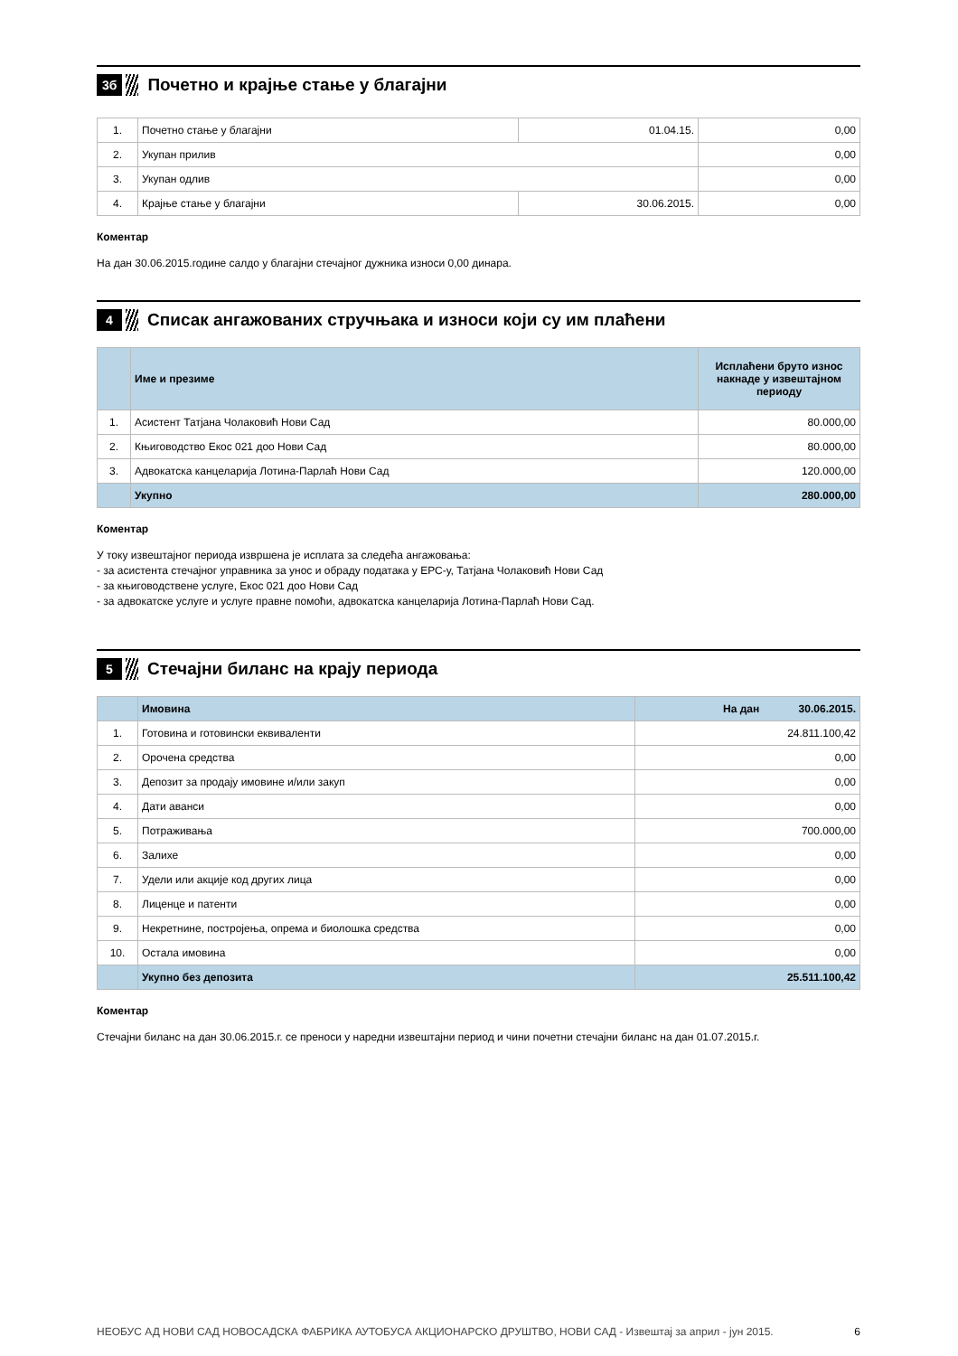3б Почетно и крајње стање у благајни
| 1. | Почетно стање у благајни | 01.04.15. | 0,00 |
| 2. | Укупан прилив | | 0,00 |
| 3. | Укупан одлив | | 0,00 |
| 4. | Крајње стање у благајни | 30.06.2015. | 0,00 |
Коментар
На дан 30.06.2015.године салдо у благајни стечајног дужника износи 0,00 динара.
4 Списак ангажованих стручњака и износи који су им плаћени
| | Име и презиме | Исплаћени бруто износ накнаде у извештајном периоду |
| 1. | Асистент Татјана Чолаковић Нови Сад | 80.000,00 |
| 2. | Књиговодство Екос 021 доо Нови Сад | 80.000,00 |
| 3. | Адвокатска канцеларија Лотина-Парлаћ Нови Сад | 120.000,00 |
| | Укупно | 280.000,00 |
Коментар
У току извештајног периода извршена је исплата за следећа ангажовања:
- за асистента стечајног управника за унос и обраду података у ЕРС-у, Татјана Чолаковић Нови Сад
- за књиговодствене услуге, Екос 021 доо Нови Сад
- за адвокатске услуге и услуге правне помоћи, адвокатска канцеларија Лотина-Парлаћ Нови Сад.
5 Стечајни биланс на крају периода
| | Имовина | На дан 30.06.2015. |
| 1. | Готовина и готовински еквиваленти | 24.811.100,42 |
| 2. | Орочена средства | 0,00 |
| 3. | Депозит за продају имовине и/или закуп | 0,00 |
| 4. | Дати аванси | 0,00 |
| 5. | Потраживања | 700.000,00 |
| 6. | Залихе | 0,00 |
| 7. | Удели или акције код других лица | 0,00 |
| 8. | Лиценце и патенти | 0,00 |
| 9. | Некретнине, постројења, опрема и биолошка средства | 0,00 |
| 10. | Остала имовина | 0,00 |
| | Укупно без депозита | 25.511.100,42 |
Коментар
Стечајни биланс на дан 30.06.2015.г. се преноси у наредни извештајни период и чини почетни стечајни биланс на дан 01.07.2015.г.
НЕОБУС АД НОВИ САД НОВОСАДСКА ФАБРИКА АУТОБУСА АКЦИОНАРСКО ДРУШТВО, НОВИ САД - Извештај за април - јун 2015. 6